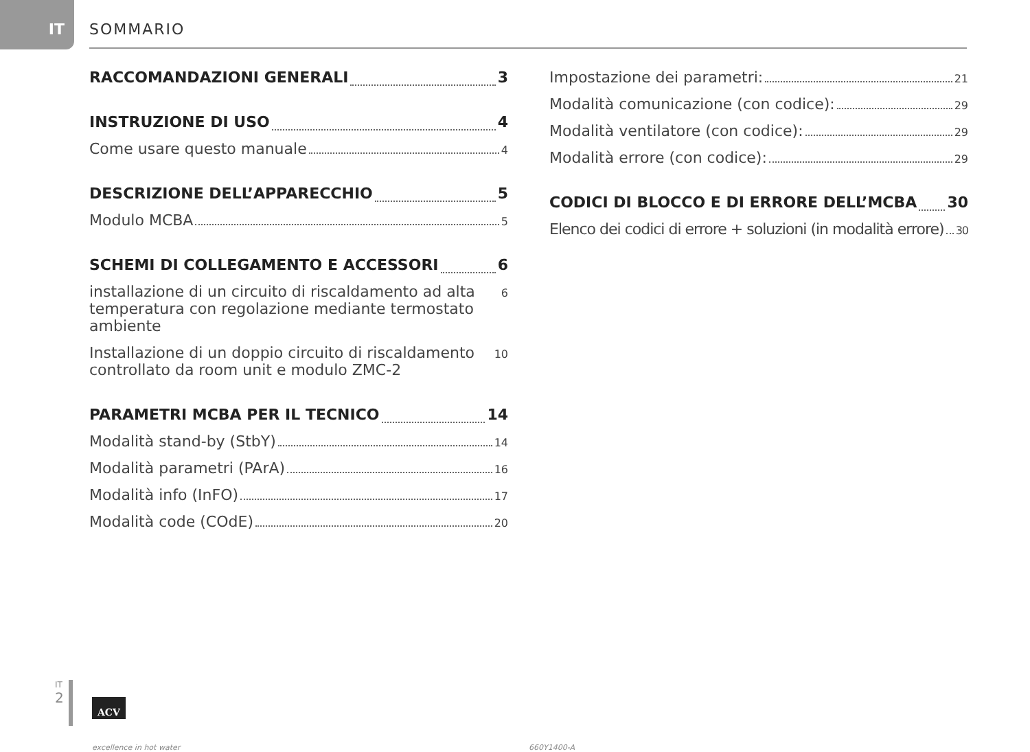IT SOMMARIO
RACCOMANDAZIONI GENERALI 3
INSTRUZIONE DI USO 4
Come usare questo manuale 4
DESCRIZIONE DELL’APPARECCHIO 5
Modulo MCBA 5
SCHEMI DI COLLEGAMENTO E ACCESSORI 6
installazione di un circuito di riscaldamento ad alta temperatura con regolazione mediante termostato ambiente 6
Installazione di un doppio circuito di riscaldamento controllato da room unit e modulo ZMC-2 10
PARAMETRI MCBA PER IL TECNICO 14
Modalità stand-by (StbY) 14
Modalità parametri (PArA) 16
Modalità info (InFO) 17
Modalità code (COdE) 20
Impostazione dei parametri: 21
Modalità comunicazione (con codice): 29
Modalità ventilatore (con codice): 29
Modalità errore (con codice): 29
CODICI DI BLOCCO E DI ERRORE DELL’MCBA 30
Elenco dei codici di errore + soluzioni (in modalità errore) 30
IT
2
ACV
excellence in hot water 660Y1400-A